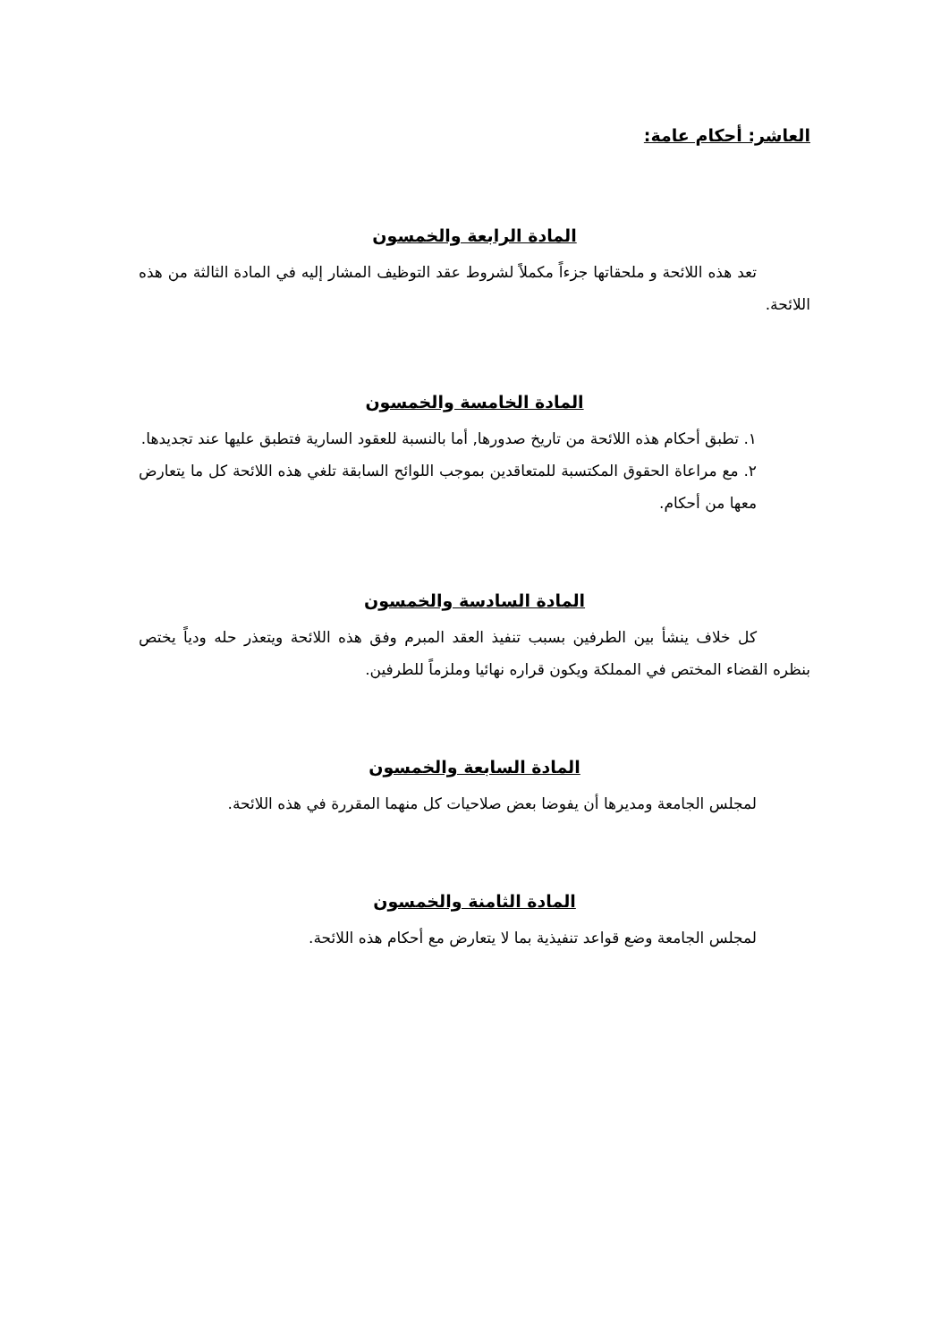العاشر: أحكام عامة:
المادة الرابعة والخمسون
تعد هذه اللائحة و ملحقاتها جزءاً مكملاً لشروط عقد التوظيف المشار إليه في المادة الثالثة من هذه اللائحة.
المادة الخامسة والخمسون
١. تطبق أحكام هذه اللائحة من تاريخ صدورها, أما بالنسبة للعقود السارية فتطبق عليها عند تجديدها.
٢. مع مراعاة الحقوق المكتسبة للمتعاقدين بموجب اللوائح السابقة تلغي هذه اللائحة كل ما يتعارض معها من أحكام.
المادة السادسة والخمسون
كل خلاف ينشأ بين الطرفين بسبب تنفيذ العقد المبرم وفق هذه اللائحة ويتعذر حله ودياً يختص بنظره القضاء المختص في المملكة ويكون قراره نهائيا وملزماً للطرفين.
المادة السابعة والخمسون
لمجلس الجامعة ومديرها أن يفوضا بعض صلاحيات كل منهما المقررة في هذه اللائحة.
المادة الثامنة والخمسون
لمجلس الجامعة وضع قواعد تنفيذية بما لا يتعارض مع أحكام هذه اللائحة.